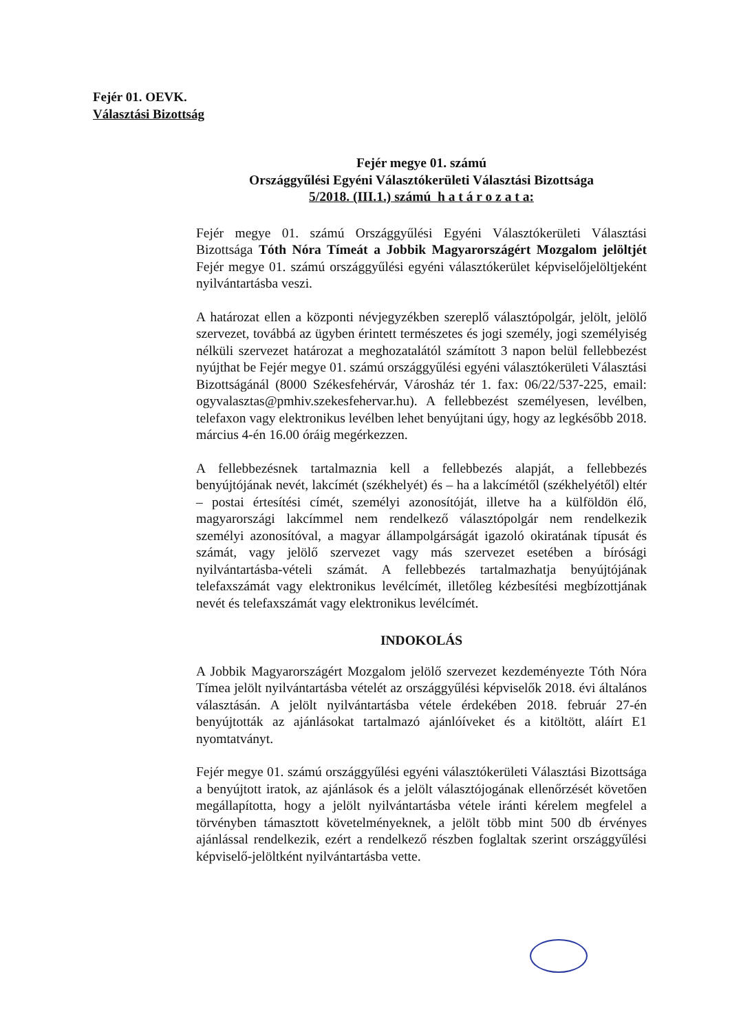Fejér 01. OEVK.
Választási Bizottság
Fejér megye 01. számú
Országgyűlési Egyéni Választókerületi Választási Bizottsága
5/2018. (III.1.) számú h a t á r o z a t a:
Fejér megye 01. számú Országgyűlési Egyéni Választókerületi Választási Bizottsága Tóth Nóra Tímeát a Jobbik Magyarországért Mozgalom jelöltjét Fejér megye 01. számú országgyűlési egyéni választókerület képviselőjelöltjeként nyilvántartásba veszi.
A határozat ellen a központi névjegyzékben szereplő választópolgár, jelölt, jelölő szervezet, továbbá az ügyben érintett természetes és jogi személy, jogi személyiség nélküli szervezet határozat a meghozatalától számított 3 napon belül fellebbezést nyújthat be Fejér megye 01. számú országgyűlési egyéni választókerületi Választási Bizottságánál (8000 Székesfehérvár, Városház tér 1. fax: 06/22/537-225, email: ogyvalasztas@pmhiv.szekesfehervar.hu). A fellebbezést személyesen, levélben, telefaxon vagy elektronikus levélben lehet benyújtani úgy, hogy az legkésőbb 2018. március 4-én 16.00 óráig megérkezzen.
A fellebbezésnek tartalmaznia kell a fellebbezés alapját, a fellebbezés benyújtójának nevét, lakcímét (székhelyét) és – ha a lakcímétől (székhelyétől) eltér – postai értesítési címét, személyi azonosítóját, illetve ha a külföldön élő, magyarországi lakcímmel nem rendelkező választópolgár nem rendelkezik személyi azonosítóval, a magyar állampolgárságát igazoló okiratának típusát és számát, vagy jelölő szervezet vagy más szervezet esetében a bírósági nyilvántartásba-vételi számát. A fellebbezés tartalmazhatja benyújtójának telefaxszámát vagy elektronikus levélcímét, illetőleg kézbesítési megbízottjának nevét és telefaxszámát vagy elektronikus levélcímét.
INDOKOLÁS
A Jobbik Magyarországért Mozgalom jelölő szervezet kezdeményezte Tóth Nóra Tímea jelölt nyilvántartásba vételét az országgyűlési képviselők 2018. évi általános választásán. A jelölt nyilvántartásba vétele érdekében 2018. február 27-én benyújtották az ajánlásokat tartalmazó ajánlóíveket és a kitöltött, aláírt E1 nyomtatványt.
Fejér megye 01. számú országgyűlési egyéni választókerületi Választási Bizottsága a benyújtott iratok, az ajánlások és a jelölt választójogának ellenőrzését követően megállapította, hogy a jelölt nyilvántartásba vétele iránti kérelem megfelel a törvényben támasztott követelményeknek, a jelölt több mint 500 db érvényes ajánlással rendelkezik, ezért a rendelkező részben foglaltak szerint országgyűlési képviselő-jelöltként nyilvántartásba vette.